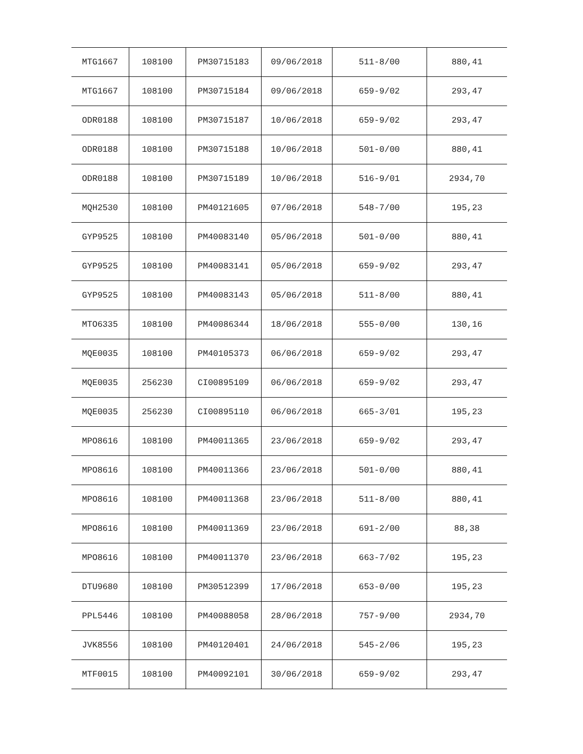| MTG1667 | 108100 | PM30715183 | 09/06/2018 | 511-8/00 | 880,41 |
| MTG1667 | 108100 | PM30715184 | 09/06/2018 | 659-9/02 | 293,47 |
| ODR0188 | 108100 | PM30715187 | 10/06/2018 | 659-9/02 | 293,47 |
| ODR0188 | 108100 | PM30715188 | 10/06/2018 | 501-0/00 | 880,41 |
| ODR0188 | 108100 | PM30715189 | 10/06/2018 | 516-9/01 | 2934,70 |
| MQH2530 | 108100 | PM40121605 | 07/06/2018 | 548-7/00 | 195,23 |
| GYP9525 | 108100 | PM40083140 | 05/06/2018 | 501-0/00 | 880,41 |
| GYP9525 | 108100 | PM40083141 | 05/06/2018 | 659-9/02 | 293,47 |
| GYP9525 | 108100 | PM40083143 | 05/06/2018 | 511-8/00 | 880,41 |
| MTO6335 | 108100 | PM40086344 | 18/06/2018 | 555-0/00 | 130,16 |
| MQE0035 | 108100 | PM40105373 | 06/06/2018 | 659-9/02 | 293,47 |
| MQE0035 | 256230 | CI00895109 | 06/06/2018 | 659-9/02 | 293,47 |
| MQE0035 | 256230 | CI00895110 | 06/06/2018 | 665-3/01 | 195,23 |
| MPO8616 | 108100 | PM40011365 | 23/06/2018 | 659-9/02 | 293,47 |
| MPO8616 | 108100 | PM40011366 | 23/06/2018 | 501-0/00 | 880,41 |
| MPO8616 | 108100 | PM40011368 | 23/06/2018 | 511-8/00 | 880,41 |
| MPO8616 | 108100 | PM40011369 | 23/06/2018 | 691-2/00 | 88,38 |
| MPO8616 | 108100 | PM40011370 | 23/06/2018 | 663-7/02 | 195,23 |
| DTU9680 | 108100 | PM30512399 | 17/06/2018 | 653-0/00 | 195,23 |
| PPL5446 | 108100 | PM40088058 | 28/06/2018 | 757-9/00 | 2934,70 |
| JVK8556 | 108100 | PM40120401 | 24/06/2018 | 545-2/06 | 195,23 |
| MTF0015 | 108100 | PM40092101 | 30/06/2018 | 659-9/02 | 293,47 |